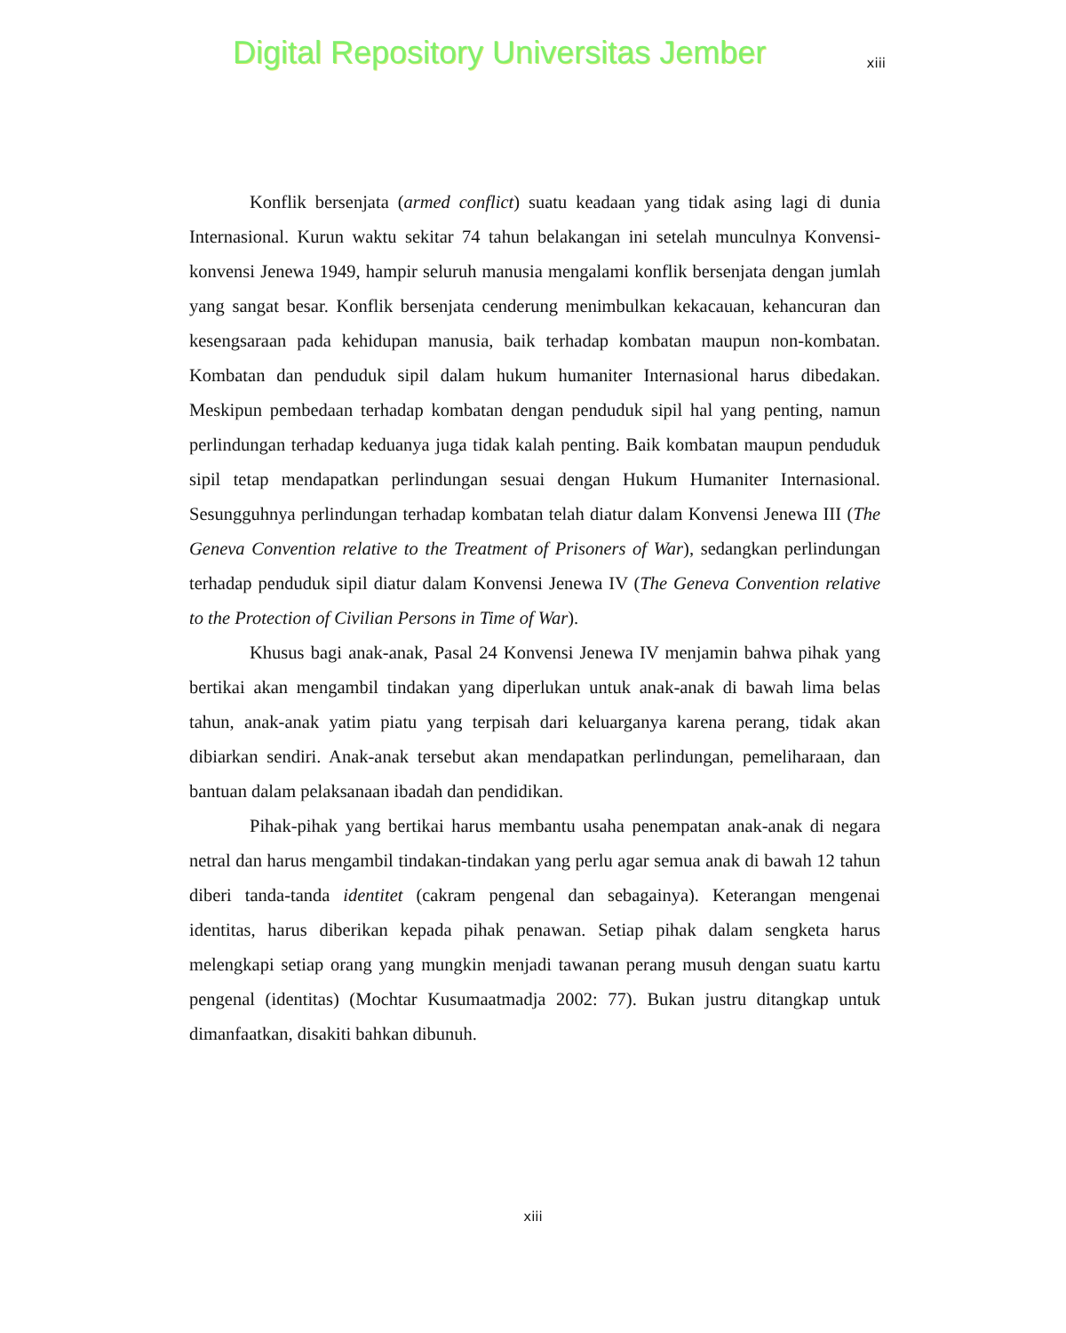Digital Repository Universitas Jember xiii
Konflik bersenjata (armed conflict) suatu keadaan yang tidak asing lagi di dunia Internasional. Kurun waktu sekitar 74 tahun belakangan ini setelah munculnya Konvensi-konvensi Jenewa 1949, hampir seluruh manusia mengalami konflik bersenjata dengan jumlah yang sangat besar. Konflik bersenjata cenderung menimbulkan kekacauan, kehancuran dan kesengsaraan pada kehidupan manusia, baik terhadap kombatan maupun non-kombatan. Kombatan dan penduduk sipil dalam hukum humaniter Internasional harus dibedakan. Meskipun pembedaan terhadap kombatan dengan penduduk sipil hal yang penting, namun perlindungan terhadap keduanya juga tidak kalah penting. Baik kombatan maupun penduduk sipil tetap mendapatkan perlindungan sesuai dengan Hukum Humaniter Internasional. Sesungguhnya perlindungan terhadap kombatan telah diatur dalam Konvensi Jenewa III (The Geneva Convention relative to the Treatment of Prisoners of War), sedangkan perlindungan terhadap penduduk sipil diatur dalam Konvensi Jenewa IV (The Geneva Convention relative to the Protection of Civilian Persons in Time of War).
Khusus bagi anak-anak, Pasal 24 Konvensi Jenewa IV menjamin bahwa pihak yang bertikai akan mengambil tindakan yang diperlukan untuk anak-anak di bawah lima belas tahun, anak-anak yatim piatu yang terpisah dari keluarganya karena perang, tidak akan dibiarkan sendiri. Anak-anak tersebut akan mendapatkan perlindungan, pemeliharaan, dan bantuan dalam pelaksanaan ibadah dan pendidikan.
Pihak-pihak yang bertikai harus membantu usaha penempatan anak-anak di negara netral dan harus mengambil tindakan-tindakan yang perlu agar semua anak di bawah 12 tahun diberi tanda-tanda identitet (cakram pengenal dan sebagainya). Keterangan mengenai identitas, harus diberikan kepada pihak penawan. Setiap pihak dalam sengketa harus melengkapi setiap orang yang mungkin menjadi tawanan perang musuh dengan suatu kartu pengenal (identitas) (Mochtar Kusumaatmadja 2002: 77). Bukan justru ditangkap untuk dimanfaatkan, disakiti bahkan dibunuh.
xiii